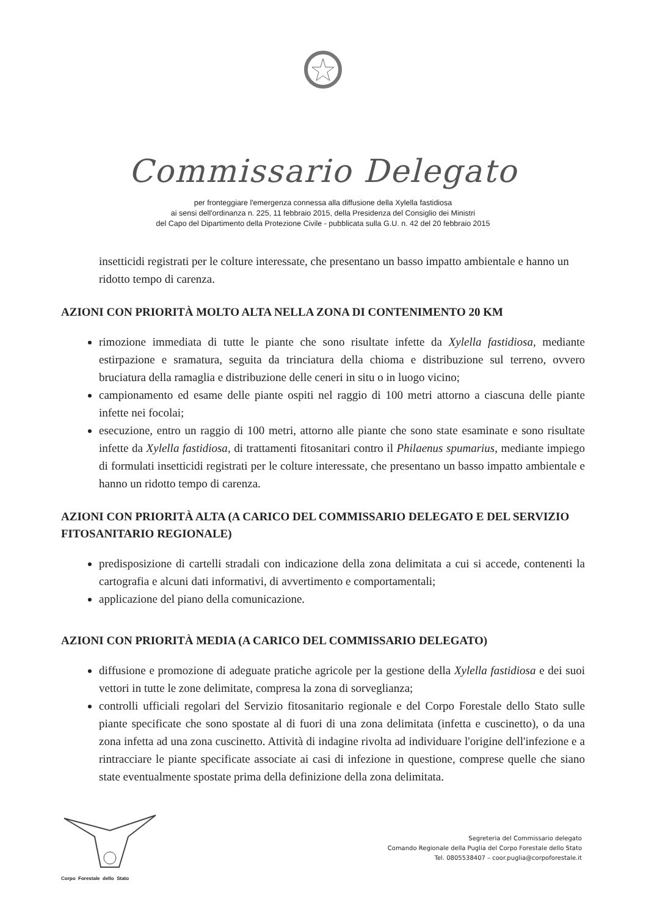Commissario Delegato
per fronteggiare l'emergenza connessa alla diffusione della Xylella fastidiosa
ai sensi dell'ordinanza n. 225, 11 febbraio 2015, della Presidenza del Consiglio dei Ministri
del Capo del Dipartimento della Protezione Civile - pubblicata sulla G.U. n. 42 del 20 febbraio 2015
insetticidi registrati per le colture interessate, che presentano un basso impatto ambientale e hanno un ridotto tempo di carenza.
AZIONI CON PRIORITÀ MOLTO ALTA NELLA ZONA DI CONTENIMENTO 20 KM
rimozione immediata di tutte le piante che sono risultate infette da Xylella fastidiosa, mediante estirpazione e sramatura, seguita da trinciatura della chioma e distribuzione sul terreno, ovvero bruciatura della ramaglia e distribuzione delle ceneri in situ o in luogo vicino;
campionamento ed esame delle piante ospiti nel raggio di 100 metri attorno a ciascuna delle piante infette nei focolai;
esecuzione, entro un raggio di 100 metri, attorno alle piante che sono state esaminate e sono risultate infette da Xylella fastidiosa, di trattamenti fitosanitari contro il Philaenus spumarius, mediante impiego di formulati insetticidi registrati per le colture interessate, che presentano un basso impatto ambientale e hanno un ridotto tempo di carenza.
AZIONI CON PRIORITÀ ALTA (A CARICO DEL COMMISSARIO DELEGATO E DEL SERVIZIO FITOSANITARIO REGIONALE)
predisposizione di cartelli stradali con indicazione della zona delimitata a cui si accede, contenenti la cartografia e alcuni dati informativi, di avvertimento e comportamentali;
applicazione del piano della comunicazione.
AZIONI CON PRIORITÀ MEDIA (A CARICO DEL COMMISSARIO DELEGATO)
diffusione e promozione di adeguate pratiche agricole per la gestione della Xylella fastidiosa e dei suoi vettori in tutte le zone delimitate, compresa la zona di sorveglianza;
controlli ufficiali regolari del Servizio fitosanitario regionale e del Corpo Forestale dello Stato sulle piante specificate che sono spostate al di fuori di una zona delimitata (infetta e cuscinetto), o da una zona infetta ad una zona cuscinetto. Attività di indagine rivolta ad individuare l'origine dell'infezione e a rintracciare le piante specificate associate ai casi di infezione in questione, comprese quelle che siano state eventualmente spostate prima della definizione della zona delimitata.
Corpo Forestale dello Stato
Segreteria del Commissario delegato
Comando Regionale della Puglia del Corpo Forestale dello Stato
Tel. 0805538407 – coor.puglia@corpoforestale.it